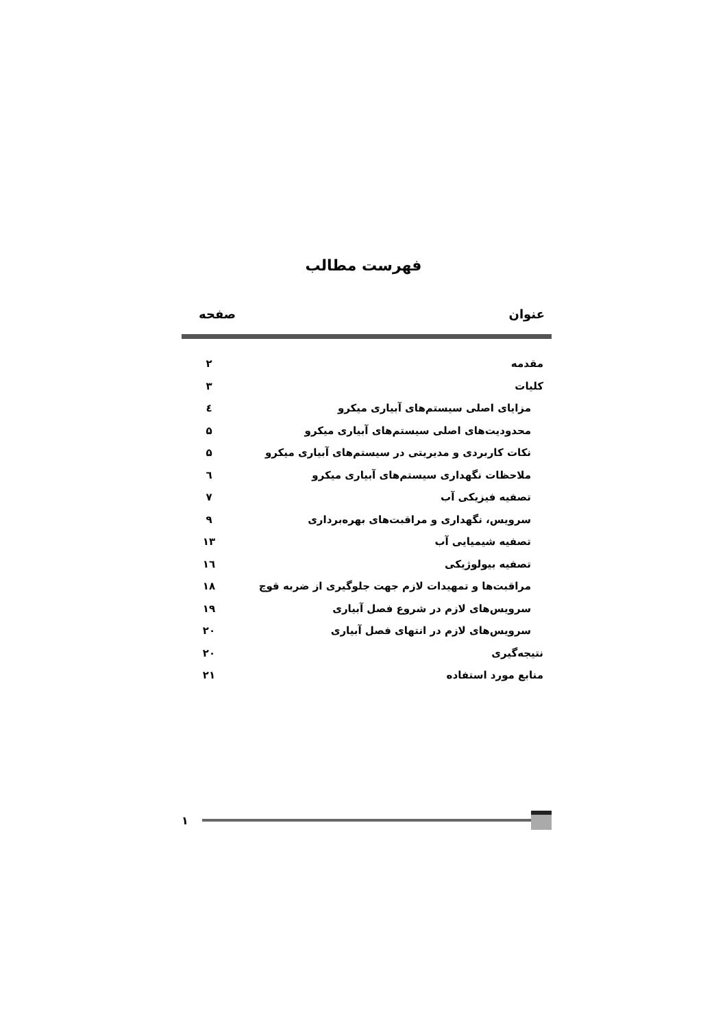فهرست مطالب
عنوان صفحه
| مقدمه | ۲ |
| کلیات | ۳ |
| مزایای اصلی سیستم‌های آبیاری میکرو | ٤ |
| محدودیت‌های اصلی سیستم‌های آبیاری میکرو | ۵ |
| نکات کاربردی و مدیریتی در سیستم‌های آبیاری میکرو | ۵ |
| ملاحظات نگهداری سیستم‌های آبیاری میکرو | ٦ |
| تصفیه فیزیکی آب | ۷ |
| سرویس، نگهداری و مراقبت‌های بهره‌برداری | ۹ |
| تصفیه شیمیایی آب | ۱۳ |
| تصفیه بیولوژیکی | ۱٦ |
| مراقبت‌ها و تمهیدات لازم جهت جلوگیری از ضربه قوچ | ۱۸ |
| سرویس‌های لازم در شروع فصل آبیاری | ۱۹ |
| سرویس‌های لازم در انتهای فصل آبیاری | ۲۰ |
| نتیجه‌گیری | ۲۰ |
| منابع مورد استفاده | ۲۱ |
۱